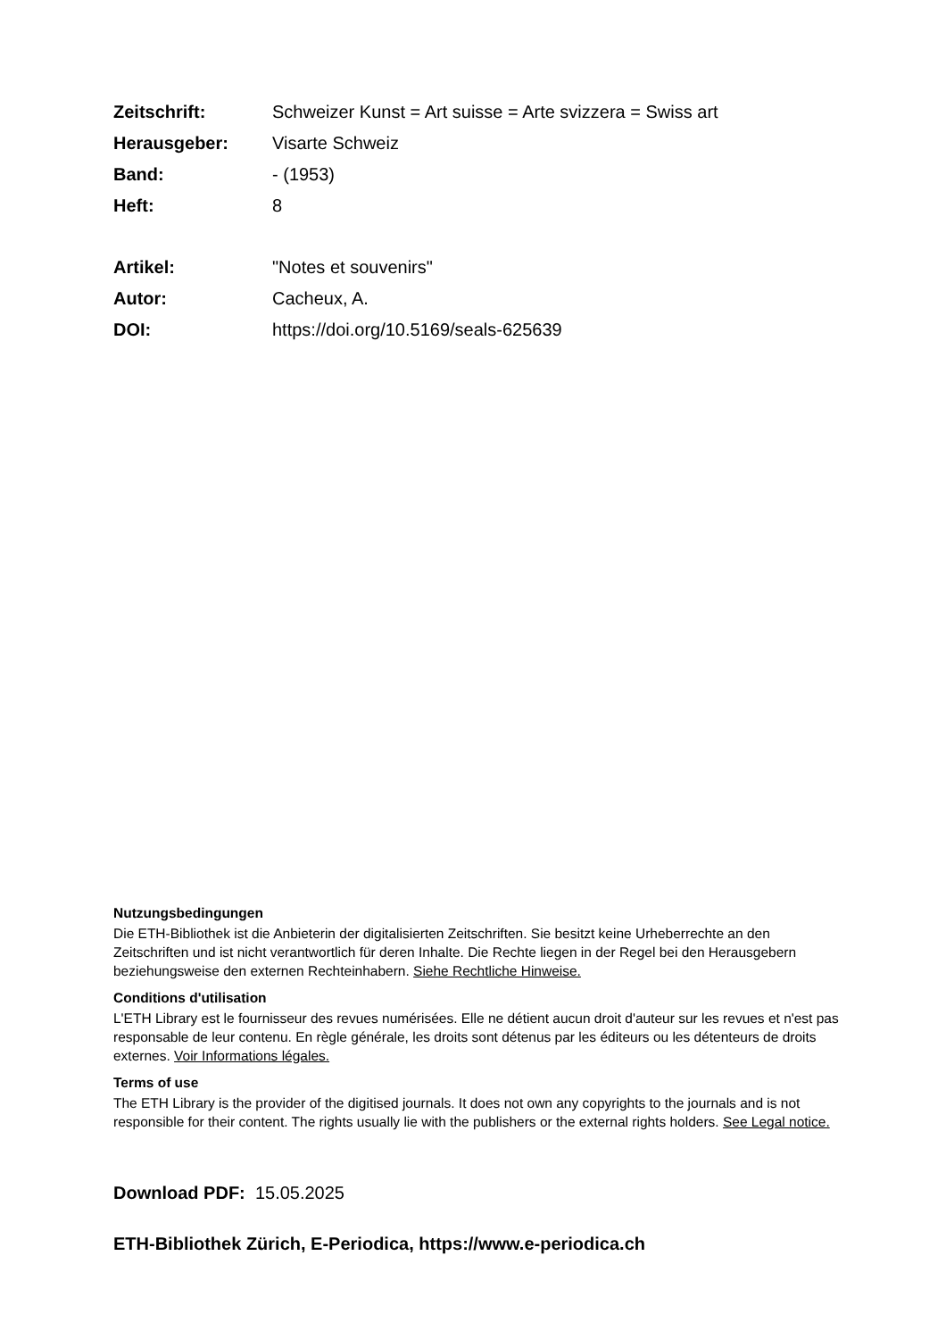Zeitschrift: Schweizer Kunst = Art suisse = Arte svizzera = Swiss art
Herausgeber: Visarte Schweiz
Band: - (1953)
Heft: 8
Artikel: "Notes et souvenirs"
Autor: Cacheux, A.
DOI: https://doi.org/10.5169/seals-625639
Nutzungsbedingungen
Die ETH-Bibliothek ist die Anbieterin der digitalisierten Zeitschriften. Sie besitzt keine Urheberrechte an den Zeitschriften und ist nicht verantwortlich für deren Inhalte. Die Rechte liegen in der Regel bei den Herausgebern beziehungsweise den externen Rechteinhabern. Siehe Rechtliche Hinweise.
Conditions d'utilisation
L'ETH Library est le fournisseur des revues numérisées. Elle ne détient aucun droit d'auteur sur les revues et n'est pas responsable de leur contenu. En règle générale, les droits sont détenus par les éditeurs ou les détenteurs de droits externes. Voir Informations légales.
Terms of use
The ETH Library is the provider of the digitised journals. It does not own any copyrights to the journals and is not responsible for their content. The rights usually lie with the publishers or the external rights holders. See Legal notice.
Download PDF: 15.05.2025
ETH-Bibliothek Zürich, E-Periodica, https://www.e-periodica.ch